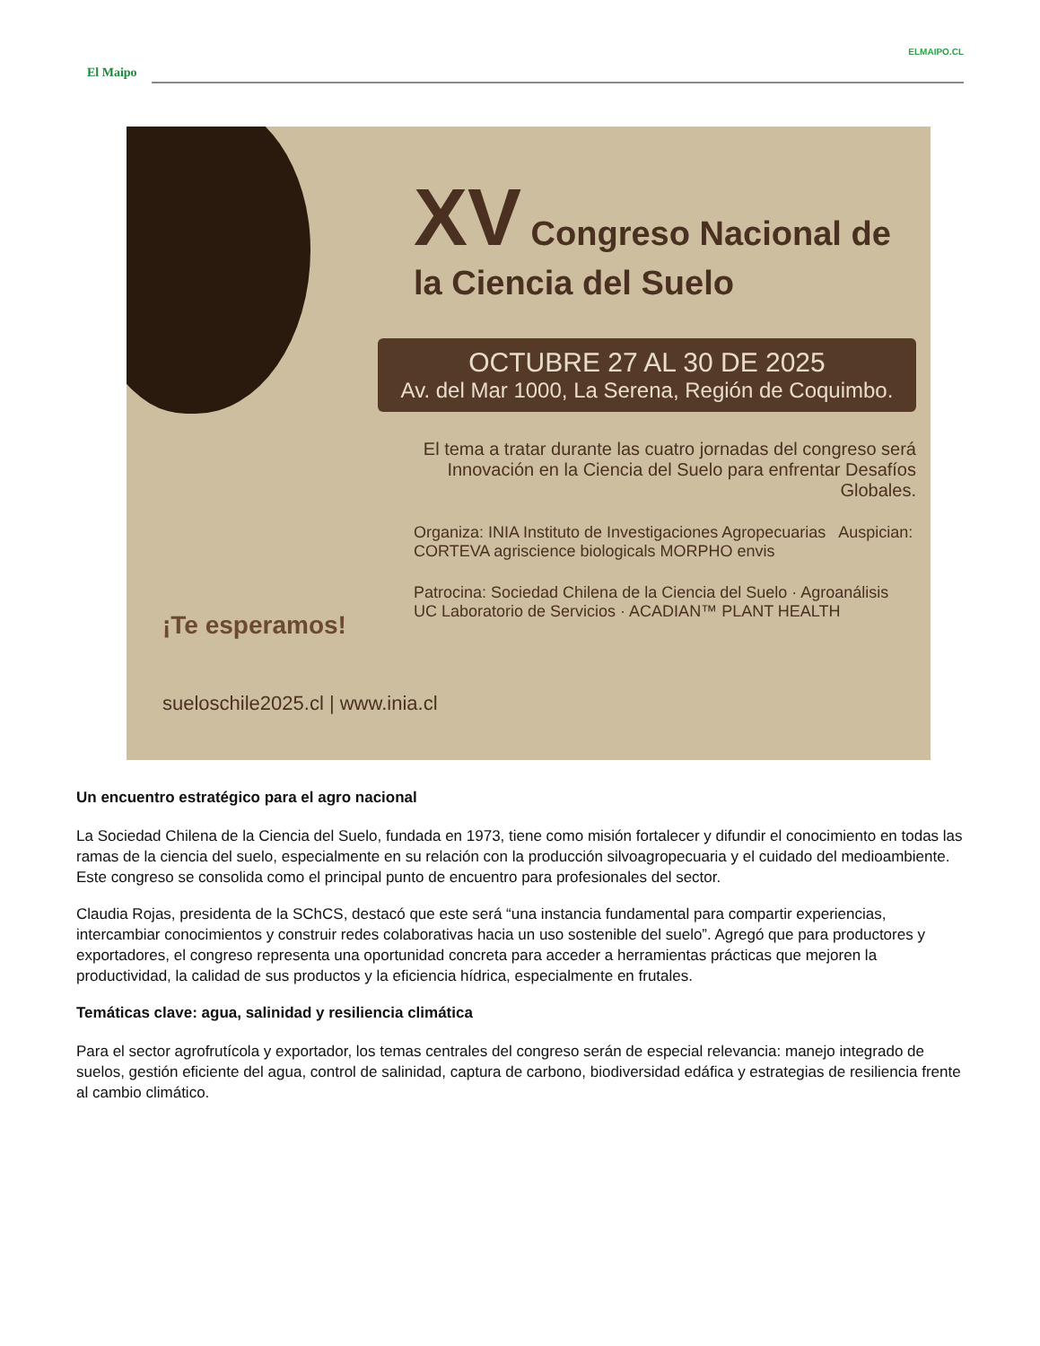ELMAIPO.CL
El Maipo
XV Congreso Nacional de la Ciencia del Suelo
OCTUBRE 27 AL 30 DE 2025
Av. del Mar 1000, La Serena, Región de Coquimbo.
El tema a tratar durante las cuatro jornadas del congreso será Innovación en la Ciencia del Suelo para enfrentar Desafíos Globales.
Organiza: INIA Instituto de Investigaciones Agropecuarias Auspician: CORTEVA agriscience biologicals MORPHO envis
Patrocina: Sociedad Chilena de la Ciencia del Suelo · Agroanálisis UC Laboratorio de Servicios · ACADIAN™ PLANT HEALTH
¡Te esperamos!
sueloschile2025.cl | www.inia.cl
Un encuentro estratégico para el agro nacional
La Sociedad Chilena de la Ciencia del Suelo, fundada en 1973, tiene como misión fortalecer y difundir el conocimiento en todas las ramas de la ciencia del suelo, especialmente en su relación con la producción silvoagropecuaria y el cuidado del medioambiente. Este congreso se consolida como el principal punto de encuentro para profesionales del sector.
Claudia Rojas, presidenta de la SChCS, destacó que este será “una instancia fundamental para compartir experiencias, intercambiar conocimientos y construir redes colaborativas hacia un uso sostenible del suelo”. Agregó que para productores y exportadores, el congreso representa una oportunidad concreta para acceder a herramientas prácticas que mejoren la productividad, la calidad de sus productos y la eficiencia hídrica, especialmente en frutales.
Temáticas clave: agua, salinidad y resiliencia climática
Para el sector agrofrutícola y exportador, los temas centrales del congreso serán de especial relevancia: manejo integrado de suelos, gestión eficiente del agua, control de salinidad, captura de carbono, biodiversidad edáfica y estrategias de resiliencia frente al cambio climático.